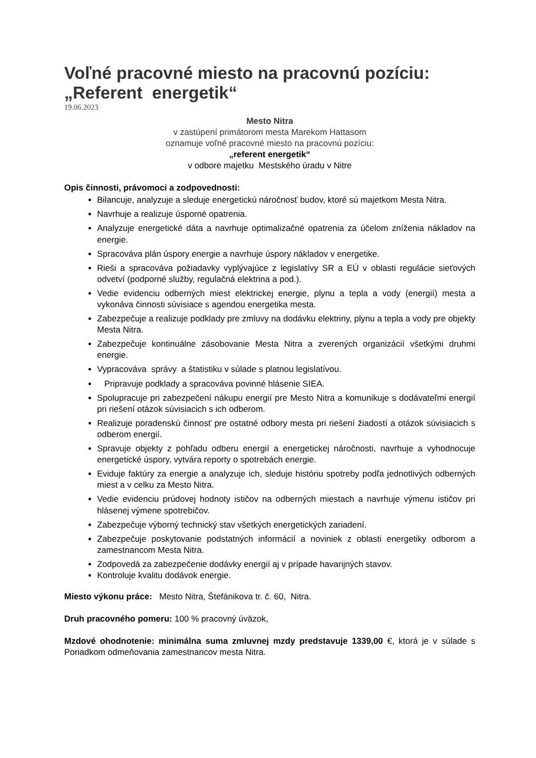Voľné pracovné miesto na pracovnú pozíciu: „Referent energetik“
19.06.2023
Mesto Nitra
v zastúpení primátorom mesta Marekom Hattasom
oznamuje voľné pracovné miesto na pracovnú pozíciu:
„referent energetik“
v odbore majetku Mestského úradu v Nitre
Opis činnosti, právomoci a zodpovednosti:
Bilancuje, analyzuje a sleduje energetickú náročnosť budov, ktoré sú majetkom Mesta Nitra.
Navrhuje a realizuje úsporné opatrenia.
Analyzuje energetické dáta a navrhuje optimalizačné opatrenia za účelom zníženia nákladov na energie.
Spracováva plán úspory energie a navrhuje úspory nákladov v energetike.
Rieši a spracováva požiadavky vyplývajúce z legislatívy SR a EÚ v oblasti regulácie sieťových odvetví (podporné služby, regulačná elektrina a pod.).
Vedie evidenciu odberných miest elektrickej energie, plynu a tepla a vody (energií) mesta a vykonáva činnosti súvisiace s agendou energetika mesta.
Zabezpečuje a realizuje podklady pre zmluvy na dodávku elektriny, plynu a tepla a vody pre objekty Mesta Nitra.
Zabezpečuje kontinuálne zásobovanie Mesta Nitra a zverených organizácií všetkými druhmi energie.
Vypracováva správy a štatistiku v súlade s platnou legislatívou.
Pripravuje podklady a spracováva povinné hlásenie SIEA.
Spolupracuje pri zabezpečení nákupu energií pre Mesto Nitra a komunikuje s dodávateľmi energií pri riešení otázok súvisiacich s ich odberom.
Realizuje poradenskú činnosť pre ostatné odbory mesta pri riešení žiadostí a otázok súvisiacich s odberom energií.
Spravuje objekty z pohľadu odberu energií a energetickej náročnosti, navrhuje a vyhodnocuje energetické úspory, vytvára reporty o spotrebách energie.
Eviduje faktúry za energie a analyzuje ich, sleduje históriu spotreby podľa jednotlivých odberných miest a v celku za Mesto Nitra.
Vedie evidenciu prúdovej hodnoty ističov na odberných miestach a navrhuje výmenu ističov pri hlásenej výmene spotrebičov.
Zabezpečuje výborný technický stav všetkých energetických zariadení.
Zabezpečuje poskytovanie podstatných informácií a noviniek z oblasti energetiky odborom a zamestnancom Mesta Nitra.
Zodpovedá za zabezpečenie dodávky energií aj v prípade havarijných stavov.
Kontroluje kvalitu dodávok energie.
Miesto výkonu práce: Mesto Nitra, Štefánikova tr. č. 60, Nitra.
Druh pracovného pomeru: 100 % pracovný úväzok,
Mzdové ohodnotenie: minimálna suma zmluvnej mzdy predstavuje 1339,00 €, ktorá je v súlade s Poriadkom odmeňovania zamestnancov mesta Nitra.